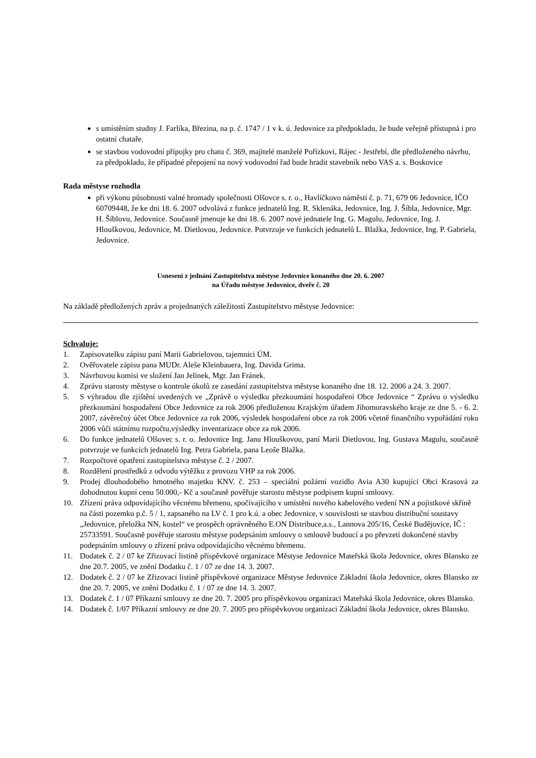s umístěním studny J. Farlíka, Březina, na p. č. 1747 / 1 v k. ú. Jedovnice za předpokladu, že bude veřejně přístupná i pro ostatní chataře.
se stavbou vodovodní přípojky pro chatu č. 369, majitelé manželé Pořízkovi, Rájec - Jestřebí, dle předloženého návrhu, za předpokladu, že případné přepojení na nový vodovodní řad bude hradit stavebník nebo VAS a. s. Boskovice
Rada městyse rozhodla
při výkonu působnosti valné hromady společnosti Olšovce s. r. o., Havlíčkovo náměstí č. p. 71, 679 06 Jedovnice, IČO 60709448, že ke dni 18. 6. 2007 odvolává z funkce jednatelů Ing. R. Sklenáka, Jedovnice, Ing. J. Šíbla, Jedovnice, Mgr. H. Šíblovu, Jedovnice. Současně jmenuje ke dni 18. 6. 2007 nové jednatele Ing. G. Magulu, Jedovnice, Ing. J. Hlouškovou, Jedovnice, M. Dietlovou, Jedovnice. Potvrzuje ve funkcích jednatelů L. Blažka, Jedovnice, Ing. P. Gabriela, Jedovnice.
Usnesení z jednání Zastupitelstva městyse Jedovnice konaného dne 20. 6. 2007
na Úřadu městyse Jedovnice, dveře č. 20
Na základě předložených zpráv a projednaných záležitostí Zastupitelstvo městyse Jedovnice:
Schvaluje:
1. Zapisovatelku zápisu paní Marii Gabrielovou, tajemnici ÚM.
2. Ověřovatele zápisu pana MUDr. Aleše Kleinbauera, Ing. Davida Grima.
3. Návrhovou komisi ve složení Jan Jelínek, Mgr. Jan Fránek.
4. Zprávu starosty městyse o kontrole úkolů ze zasedání zastupitelstva městyse konaného dne 18. 12. 2006 a 24. 3. 2007.
5. S výhradou dle zjištění uvedených ve „Zprávě o výsledku přezkoumání hospodaření Obce Jedovnice “ Zprávu o výsledku přezkoumání hospodaření Obce Jedovnice za rok 2006 předloženou Krajským úřadem Jihomoravského kraje ze dne 5. - 6. 2. 2007, závěrečný účet Obce Jedovnice za rok 2006, výsledek hospodaření obce za rok 2006 včetně finančního vypořádání roku 2006 vůči státnímu rozpočtu,výsledky inventarizace obce za rok 2006.
6. Do funkce jednatelů Olšovec s. r. o. Jedovnice Ing. Janu Hlouškovou, paní Marii Dietlovou, Ing. Gustava Magulu, současně potvrzuje ve funkcích jednatelů Ing. Petra Gabriela, pana Leoše Blažka.
7. Rozpočtové opatření zastupitelstva městyse č. 2 / 2007.
8. Rozdělení prostředků z odvodu výtěžku z provozu VHP za rok 2006.
9. Prodej dlouhodobého hmotného majetku KNV. č. 253 – speciální požární vozidlo Avia A30 kupující Obci Krasová za dohodnutou kupní cenu 50.000,- Kč a současně pověřuje starostu městyse podpisem kupní smlouvy.
10. Zřízení práva odpovídajícího věcnému břemenu, spočívajícího v umístění nového kabelového vedení NN a pojistkové skříně na části pozemku p.č. 5 / 1, zapsaného na LV č. 1 pro k.ú. a obec Jedovnice, v souvislosti se stavbou distribuční soustavy „Jedovnice, přeložka NN, kostel“ ve prospěch oprávněného E.ON Distribuce,a.s., Lannova 205/16, České Budějovice, IČ : 25733591. Současně pověřuje starostu městyse podepsáním smlouvy o smlouvě budoucí a po převzetí dokončené stavby podepsáním smlouvy o zřízení práva odpovídajícího věcnému břemenu.
11. Dodatek č. 2 / 07 ke Zřizovací listině příspěvkové organizace Městyse Jedovnice Mateřská škola Jedovnice, okres Blansko ze dne 20.7. 2005, ve znění Dodatku č. 1 / 07 ze dne 14. 3. 2007.
12. Dodatek č. 2 / 07 ke Zřizovací listině příspěvkové organizace Městyse Jedovnice Základní škola Jedovnice, okres Blansko ze dne 20. 7. 2005, ve znění Dodatku č. 1 / 07 ze dne 14. 3. 2007.
13. Dodatek č. 1 / 07 Příkazní smlouvy ze dne 20. 7. 2005 pro příspěvkovou organizaci Mateřská škola Jedovnice, okres Blansko.
14. Dodatek č. 1/07 Příkazní smlouvy ze dne 20. 7. 2005 pro příspěvkovou organizaci Základní škola Jedovnice, okres Blansko.